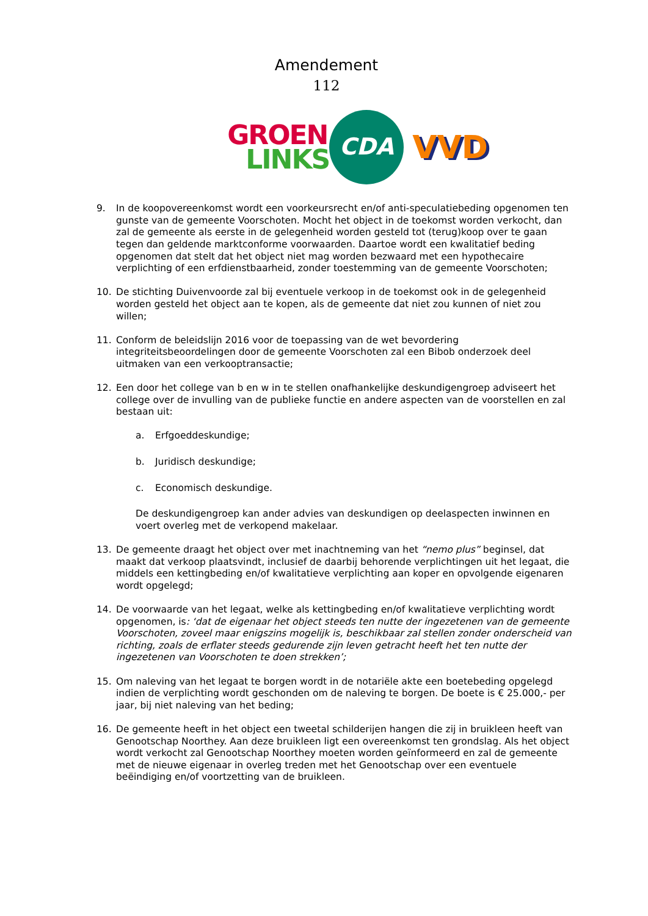Amendement
112
GROEN
LINKS
CDA
VVD
9. In de koopovereenkomst wordt een voorkeursrecht en/of anti-speculatiebeding opgenomen ten gunste van de gemeente Voorschoten. Mocht het object in de toekomst worden verkocht, dan zal de gemeente als eerste in de gelegenheid worden gesteld tot (terug)koop over te gaan tegen dan geldende marktconforme voorwaarden. Daartoe wordt een kwalitatief beding opgenomen dat stelt dat het object niet mag worden bezwaard met een hypothecaire verplichting of een erfdienstbaarheid, zonder toestemming van de gemeente Voorschoten;
10. De stichting Duivenvoorde zal bij eventuele verkoop in de toekomst ook in de gelegenheid worden gesteld het object aan te kopen, als de gemeente dat niet zou kunnen of niet zou willen;
11. Conform de beleidslijn 2016 voor de toepassing van de wet bevordering integriteitsbeoordelingen door de gemeente Voorschoten zal een Bibob onderzoek deel uitmaken van een verkooptransactie;
12. Een door het college van b en w in te stellen onafhankelijke deskundigengroep adviseert het college over de invulling van de publieke functie en andere aspecten van de voorstellen en zal bestaan uit:
a. Erfgoeddeskundige;
b. Juridisch deskundige;
c. Economisch deskundige.
De deskundigengroep kan ander advies van deskundigen op deelaspecten inwinnen en voert overleg met de verkopend makelaar.
13. De gemeente draagt het object over met inachtneming van het “nemo plus” beginsel, dat maakt dat verkoop plaatsvindt, inclusief de daarbij behorende verplichtingen uit het legaat, die middels een kettingbeding en/of kwalitatieve verplichting aan koper en opvolgende eigenaren wordt opgelegd;
14. De voorwaarde van het legaat, welke als kettingbeding en/of kwalitatieve verplichting wordt opgenomen, is: ‘dat de eigenaar het object steeds ten nutte der ingezetenen van de gemeente Voorschoten, zoveel maar enigszins mogelijk is, beschikbaar zal stellen zonder onderscheid van richting, zoals de erflater steeds gedurende zijn leven getracht heeft het ten nutte der ingezetenen van Voorschoten te doen strekken’;
15. Om naleving van het legaat te borgen wordt in de notariële akte een boetebeding opgelegd indien de verplichting wordt geschonden om de naleving te borgen. De boete is € 25.000,- per jaar, bij niet naleving van het beding;
16. De gemeente heeft in het object een tweetal schilderijen hangen die zij in bruikleen heeft van Genootschap Noorthey. Aan deze bruikleen ligt een overeenkomst ten grondslag. Als het object wordt verkocht zal Genootschap Noorthey moeten worden geïnformeerd en zal de gemeente met de nieuwe eigenaar in overleg treden met het Genootschap over een eventuele beëindiging en/of voortzetting van de bruikleen.